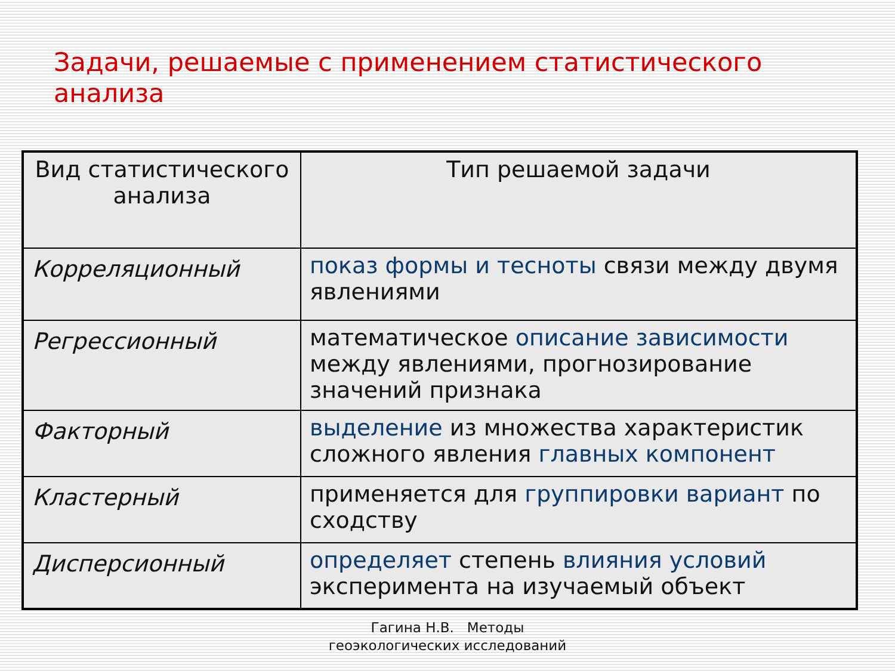Задачи, решаемые с применением статистического анализа
| Вид статистического анализа | Тип решаемой задачи |
| --- | --- |
| Корреляционный | показ формы и тесноты связи между двумя явлениями |
| Регрессионный | математическое описание зависимости между явлениями, прогнозирование значений признака |
| Факторный | выделение из множества характеристик сложного явления главных компонент |
| Кластерный | применяется для группировки вариант по сходству |
| Дисперсионный | определяет степень влияния условий эксперимента на изучаемый объект |
Гагина Н.В. Методы
геоэкологических исследований